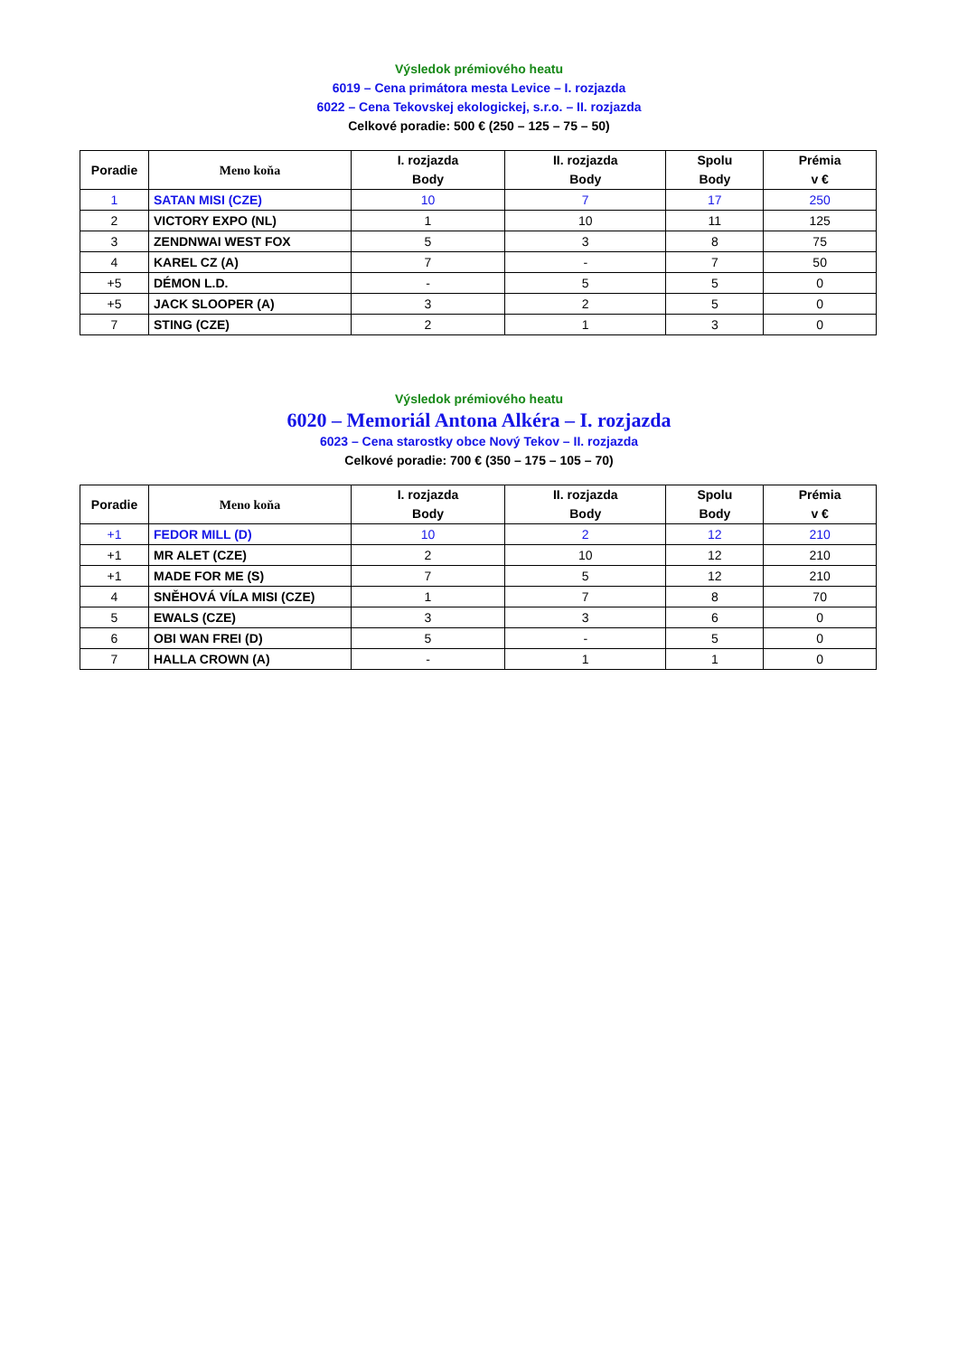Výsledok prémiového heatu
6019 – Cena primátora mesta Levice – I. rozjazda
6022 – Cena Tekovskej ekologickej, s.r.o. – II. rozjazda
Celkové poradie: 500 € (250 – 125 – 75 – 50)
| Poradie | Meno koňa | I. rozjazda Body | II. rozjazda Body | Spolu Body | Prémia v € |
| --- | --- | --- | --- | --- | --- |
| 1 | SATAN MISI (CZE) | 10 | 7 | 17 | 250 |
| 2 | VICTORY EXPO (NL) | 1 | 10 | 11 | 125 |
| 3 | ZENDNWAI WEST FOX | 5 | 3 | 8 | 75 |
| 4 | KAREL CZ (A) | 7 | - | 7 | 50 |
| +5 | DÉMON L.D. | - | 5 | 5 | 0 |
| +5 | JACK SLOOPER (A) | 3 | 2 | 5 | 0 |
| 7 | STING (CZE) | 2 | 1 | 3 | 0 |
Výsledok prémiového heatu
6020 – Memoriál Antona Alkéra – I. rozjazda
6023 – Cena starostky obce Nový Tekov – II. rozjazda
Celkové poradie: 700 € (350 – 175 – 105 – 70)
| Poradie | Meno koňa | I. rozjazda Body | II. rozjazda Body | Spolu Body | Prémia v € |
| --- | --- | --- | --- | --- | --- |
| +1 | FEDOR MILL (D) | 10 | 2 | 12 | 210 |
| +1 | MR ALET (CZE) | 2 | 10 | 12 | 210 |
| +1 | MADE FOR ME (S) | 7 | 5 | 12 | 210 |
| 4 | SNĚHOVÁ VÍLA MISI (CZE) | 1 | 7 | 8 | 70 |
| 5 | EWALS (CZE) | 3 | 3 | 6 | 0 |
| 6 | OBI WAN FREI (D) | 5 | - | 5 | 0 |
| 7 | HALLA CROWN (A) | - | 1 | 1 | 0 |